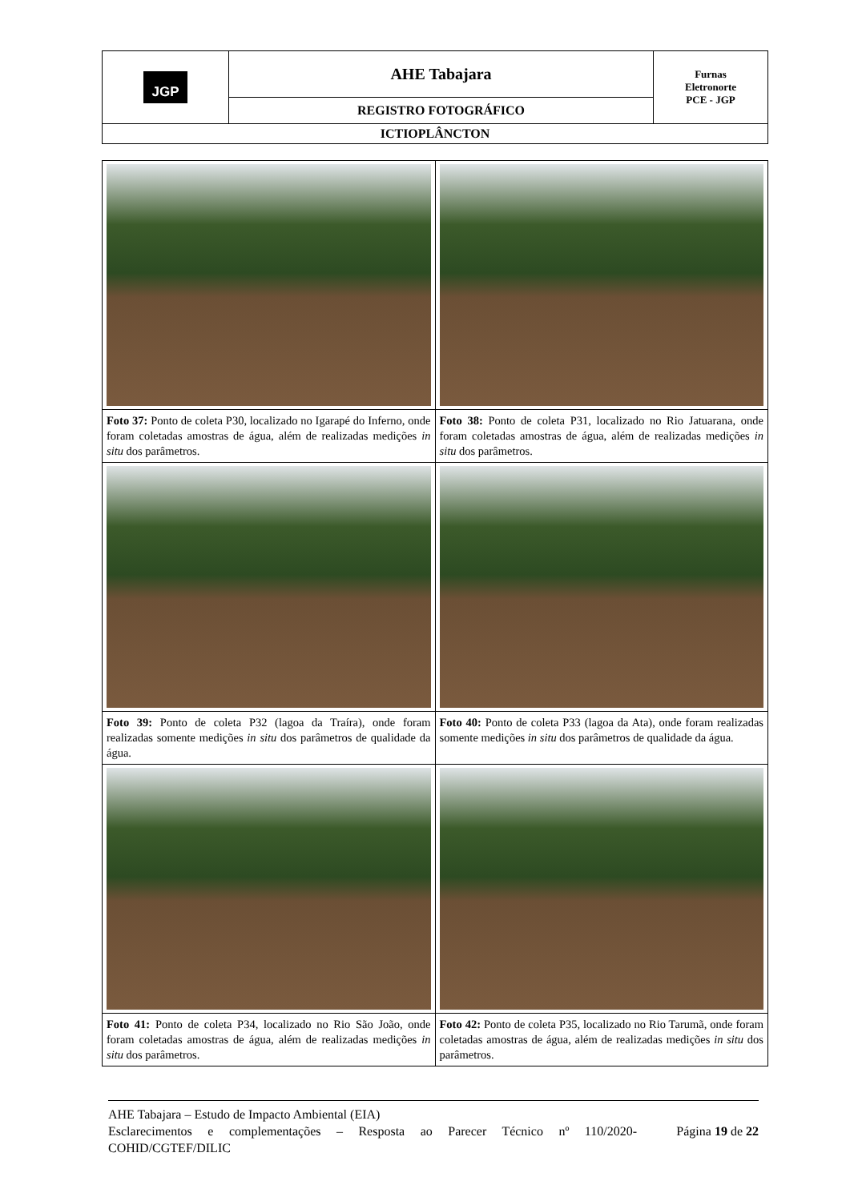| JGP | AHE Tabajara | Furnas Eletronorte PCE - JGP |
| | REGISTRO FOTOGRÁFICO | |
| ICTIOPLÂNCTON | | |
| Foto 37: Ponto de coleta P30, localizado no Igarapé do Inferno, onde foram coletadas amostras de água, além de realizadas medições in situ dos parâmetros. | Foto 38: Ponto de coleta P31, localizado no Rio Jatuarana, onde foram coletadas amostras de água, além de realizadas medições in situ dos parâmetros. |
| Foto 39: Ponto de coleta P32 (lagoa da Traíra), onde foram realizadas somente medições in situ dos parâmetros de qualidade da água. | Foto 40: Ponto de coleta P33 (lagoa da Ata), onde foram realizadas somente medições in situ dos parâmetros de qualidade da água. |
| Foto 41: Ponto de coleta P34, localizado no Rio São João, onde foram coletadas amostras de água, além de realizadas medições in situ dos parâmetros. | Foto 42: Ponto de coleta P35, localizado no Rio Tarumã, onde foram coletadas amostras de água, além de realizadas medições in situ dos parâmetros. |
AHE Tabajara – Estudo de Impacto Ambiental (EIA)
Esclarecimentos e complementações – Resposta ao Parecer Técnico nº 110/2020-COHID/CGTEF/DILIC Página 19 de 22